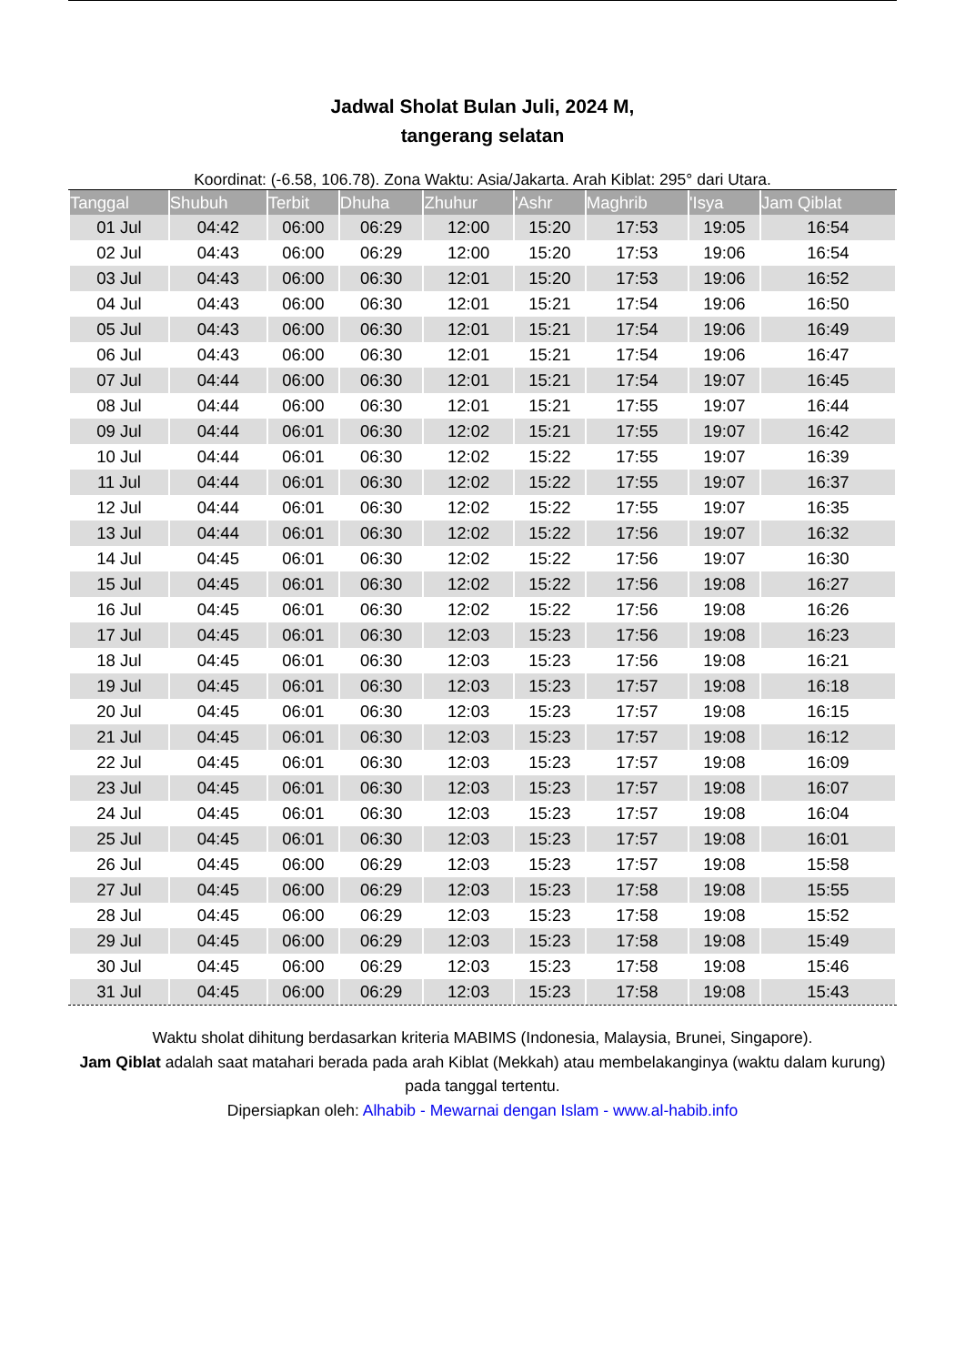Jadwal Sholat Bulan Juli, 2024 M,
tangerang selatan
Koordinat: (-6.58, 106.78). Zona Waktu: Asia/Jakarta. Arah Kiblat: 295° dari Utara.
| Tanggal | Shubuh | Terbit | Dhuha | Zhuhur | 'Ashr | Maghrib | 'Isya | Jam Qiblat |
| --- | --- | --- | --- | --- | --- | --- | --- | --- |
| 01 Jul | 04:42 | 06:00 | 06:29 | 12:00 | 15:20 | 17:53 | 19:05 | 16:54 |
| 02 Jul | 04:43 | 06:00 | 06:29 | 12:00 | 15:20 | 17:53 | 19:06 | 16:54 |
| 03 Jul | 04:43 | 06:00 | 06:30 | 12:01 | 15:20 | 17:53 | 19:06 | 16:52 |
| 04 Jul | 04:43 | 06:00 | 06:30 | 12:01 | 15:21 | 17:54 | 19:06 | 16:50 |
| 05 Jul | 04:43 | 06:00 | 06:30 | 12:01 | 15:21 | 17:54 | 19:06 | 16:49 |
| 06 Jul | 04:43 | 06:00 | 06:30 | 12:01 | 15:21 | 17:54 | 19:06 | 16:47 |
| 07 Jul | 04:44 | 06:00 | 06:30 | 12:01 | 15:21 | 17:54 | 19:07 | 16:45 |
| 08 Jul | 04:44 | 06:00 | 06:30 | 12:01 | 15:21 | 17:55 | 19:07 | 16:44 |
| 09 Jul | 04:44 | 06:01 | 06:30 | 12:02 | 15:21 | 17:55 | 19:07 | 16:42 |
| 10 Jul | 04:44 | 06:01 | 06:30 | 12:02 | 15:22 | 17:55 | 19:07 | 16:39 |
| 11 Jul | 04:44 | 06:01 | 06:30 | 12:02 | 15:22 | 17:55 | 19:07 | 16:37 |
| 12 Jul | 04:44 | 06:01 | 06:30 | 12:02 | 15:22 | 17:55 | 19:07 | 16:35 |
| 13 Jul | 04:44 | 06:01 | 06:30 | 12:02 | 15:22 | 17:56 | 19:07 | 16:32 |
| 14 Jul | 04:45 | 06:01 | 06:30 | 12:02 | 15:22 | 17:56 | 19:07 | 16:30 |
| 15 Jul | 04:45 | 06:01 | 06:30 | 12:02 | 15:22 | 17:56 | 19:08 | 16:27 |
| 16 Jul | 04:45 | 06:01 | 06:30 | 12:02 | 15:22 | 17:56 | 19:08 | 16:26 |
| 17 Jul | 04:45 | 06:01 | 06:30 | 12:03 | 15:23 | 17:56 | 19:08 | 16:23 |
| 18 Jul | 04:45 | 06:01 | 06:30 | 12:03 | 15:23 | 17:56 | 19:08 | 16:21 |
| 19 Jul | 04:45 | 06:01 | 06:30 | 12:03 | 15:23 | 17:57 | 19:08 | 16:18 |
| 20 Jul | 04:45 | 06:01 | 06:30 | 12:03 | 15:23 | 17:57 | 19:08 | 16:15 |
| 21 Jul | 04:45 | 06:01 | 06:30 | 12:03 | 15:23 | 17:57 | 19:08 | 16:12 |
| 22 Jul | 04:45 | 06:01 | 06:30 | 12:03 | 15:23 | 17:57 | 19:08 | 16:09 |
| 23 Jul | 04:45 | 06:01 | 06:30 | 12:03 | 15:23 | 17:57 | 19:08 | 16:07 |
| 24 Jul | 04:45 | 06:01 | 06:30 | 12:03 | 15:23 | 17:57 | 19:08 | 16:04 |
| 25 Jul | 04:45 | 06:01 | 06:30 | 12:03 | 15:23 | 17:57 | 19:08 | 16:01 |
| 26 Jul | 04:45 | 06:00 | 06:29 | 12:03 | 15:23 | 17:57 | 19:08 | 15:58 |
| 27 Jul | 04:45 | 06:00 | 06:29 | 12:03 | 15:23 | 17:58 | 19:08 | 15:55 |
| 28 Jul | 04:45 | 06:00 | 06:29 | 12:03 | 15:23 | 17:58 | 19:08 | 15:52 |
| 29 Jul | 04:45 | 06:00 | 06:29 | 12:03 | 15:23 | 17:58 | 19:08 | 15:49 |
| 30 Jul | 04:45 | 06:00 | 06:29 | 12:03 | 15:23 | 17:58 | 19:08 | 15:46 |
| 31 Jul | 04:45 | 06:00 | 06:29 | 12:03 | 15:23 | 17:58 | 19:08 | 15:43 |
Waktu sholat dihitung berdasarkan kriteria MABIMS (Indonesia, Malaysia, Brunei, Singapore).
Jam Qiblat adalah saat matahari berada pada arah Kiblat (Mekkah) atau membelakanginya (waktu dalam kurung) pada tanggal tertentu.
Dipersiapkan oleh: Alhabib - Mewarnai dengan Islam - www.al-habib.info